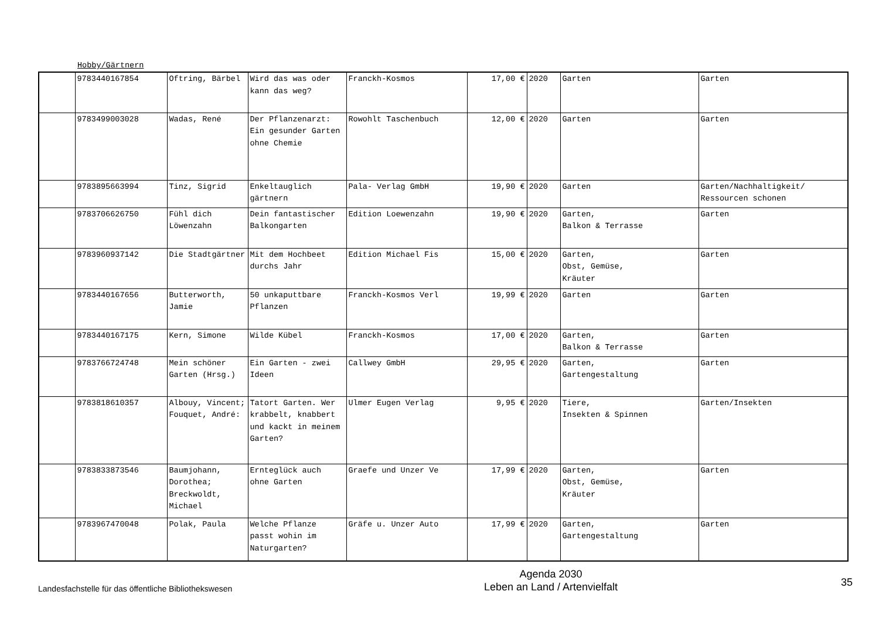Hobby/Gärtnern
| | 9783440167854 | Oftring, Bärbel | Wird das was oder kann das weg? | Franckh-Kosmos | 17,00 € | 2020 | Garten | Garten |
| | 9783499003028 | Wadas, René | Der Pflanzenarzt: Ein gesunder Garten ohne Chemie | Rowohlt Taschenbuch | 12,00 € | 2020 | Garten | Garten |
| | 9783895663994 | Tinz, Sigrid | Enkeltauglich gärtnern | Pala- Verlag GmbH | 19,90 € | 2020 | Garten | Garten/Nachhaltigkeit/ Ressourcen schonen |
| | 9783706626750 | Fühl dich Löwenzahn | Dein fantastischer Balkongarten | Edition Loewenzahn | 19,90 € | 2020 | Garten, Balkon & Terrasse | Garten |
| | 9783960937142 | Die Stadtgärtner | Mit dem Hochbeet durchs Jahr | Edition Michael Fis | 15,00 € | 2020 | Garten, Obst, Gemüse, Kräuter | Garten |
| | 9783440167656 | Butterworth, Jamie | 50 unkaputtbare Pflanzen | Franckh-Kosmos Verl | 19,99 € | 2020 | Garten | Garten |
| | 9783440167175 | Kern, Simone | Wilde Kübel | Franckh-Kosmos | 17,00 € | 2020 | Garten, Balkon & Terrasse | Garten |
| | 9783766724748 | Mein schöner Garten (Hrsg.) | Ein Garten - zwei Ideen | Callwey GmbH | 29,95 € | 2020 | Garten, Gartengestaltung | Garten |
| | 9783818610357 | Albouy, Vincent; Fouquet, André: | Tatort Garten. Wer krabbelt, knabbert und kackt in meinem Garten? | Ulmer Eugen Verlag | 9,95 € | 2020 | Tiere, Insekten & Spinnen | Garten/Insekten |
| | 9783833873546 | Baumjohann, Dorothea; Breckwoldt, Michael | Ernteglück auch ohne Garten | Graefe und Unzer Ve | 17,99 € | 2020 | Garten, Obst, Gemüse, Kräuter | Garten |
| | 9783967470048 | Polak, Paula | Welche Pflanze passt wohin im Naturgarten? | Gräfe u. Unzer Auto | 17,99 € | 2020 | Garten, Gartengestaltung | Garten |
Landesfachstelle für das öffentliche Bibliothekswesen
Agenda 2030
Leben an Land / Artenvielfalt
35